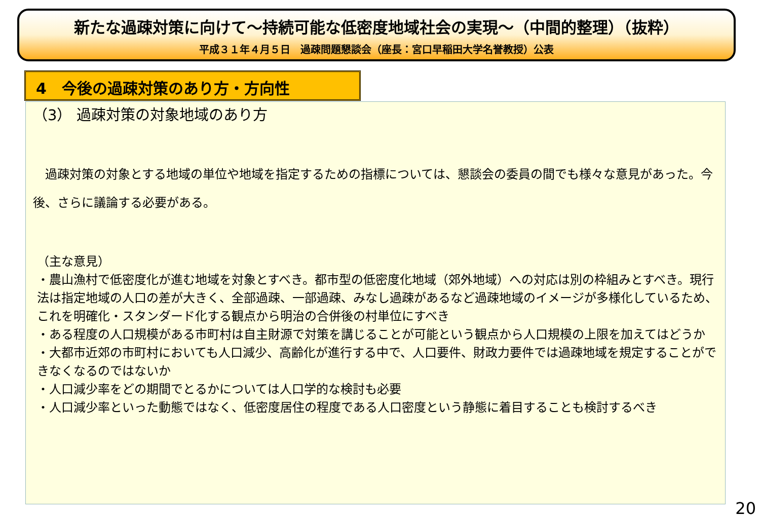新たな過疎対策に向けて～持続可能な低密度地域社会の実現～（中間的整理）（抜粋）
平成３１年４月５日　過疎問題懇談会（座長：宮口早稲田大学名誉教授）公表
4　今後の過疎対策のあり方・方向性
（3） 過疎対策の対象地域のあり方
　過疎対策の対象とする地域の単位や地域を指定するための指標については、懇談会の委員の間でも様々な意見があった。今後、さらに議論する必要がある。
（主な意見）
・農山漁村で低密度化が進む地域を対象とすべき。都市型の低密度化地域（郊外地域）への対応は別の枠組みとすべき。現行法は指定地域の人口の差が大きく、全部過疎、一部過疎、みなし過疎があるなど過疎地域のイメージが多様化しているため、これを明確化・スタンダード化する観点から明治の合併後の村単位にすべき
・ある程度の人口規模がある市町村は自主財源で対策を講じることが可能という観点から人口規模の上限を加えてはどうか
・大都市近郊の市町村においても人口減少、高齢化が進行する中で、人口要件、財政力要件では過疎地域を規定することができなくなるのではないか
・人口減少率をどの期間でとるかについては人口学的な検討も必要
・人口減少率といった動態ではなく、低密度居住の程度である人口密度という静態に着目することも検討するべき
20